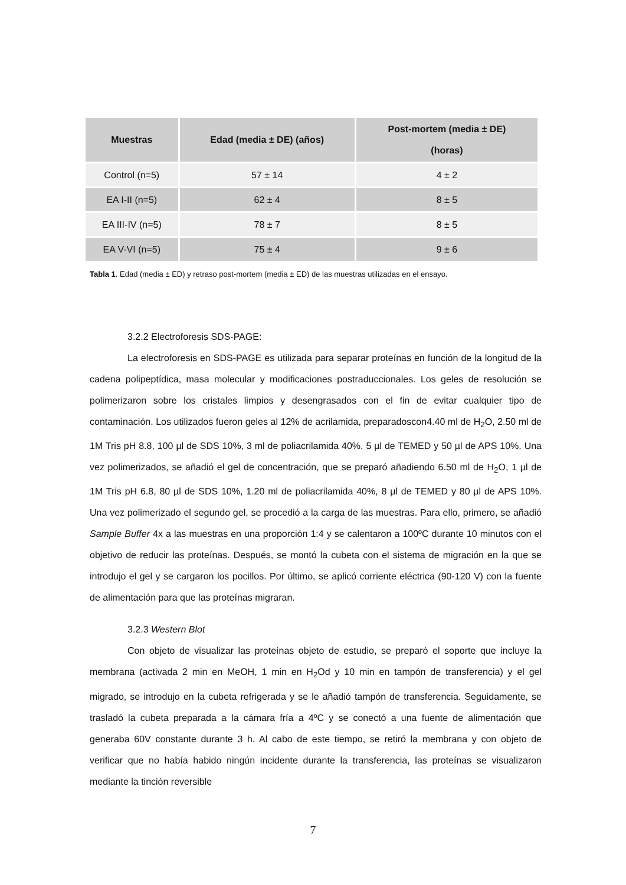| Muestras | Edad (media ± DE) (años) | Post-mortem (media ± DE) (horas) |
| --- | --- | --- |
| Control (n=5) | 57 ± 14 | 4 ± 2 |
| EA I-II (n=5) | 62 ± 4 | 8 ± 5 |
| EA III-IV (n=5) | 78 ± 7 | 8 ± 5 |
| EA V-VI (n=5) | 75 ± 4 | 9 ± 6 |
Tabla 1. Edad (media ± ED) y retraso post-mortem (media ± ED) de las muestras utilizadas en el ensayo.
3.2.2 Electroforesis SDS-PAGE:
La electroforesis en SDS-PAGE es utilizada para separar proteínas en función de la longitud de la cadena polipeptídica, masa molecular y modificaciones postraduccionales. Los geles de resolución se polimerizaron sobre los cristales limpios y desengrasados con el fin de evitar cualquier tipo de contaminación. Los utilizados fueron geles al 12% de acrilamida, preparadoscon4.40 ml de H<sub>2</sub>O, 2.50 ml de 1M Tris pH 8.8, 100 µl de SDS 10%, 3 ml de poliacrilamida 40%, 5 µl de TEMED y 50 µl de APS 10%. Una vez polimerizados, se añadió el gel de concentración, que se preparó añadiendo 6.50 ml de H<sub>2</sub>O, 1 µl de 1M Tris pH 6.8, 80 µl de SDS 10%, 1.20 ml de poliacrilamida 40%, 8 µl de TEMED y 80 µl de APS 10%. Una vez polimerizado el segundo gel, se procedió a la carga de las muestras. Para ello, primero, se añadió Sample Buffer 4x a las muestras en una proporción 1:4 y se calentaron a 100ºC durante 10 minutos con el objetivo de reducir las proteínas. Después, se montó la cubeta con el sistema de migración en la que se introdujo el gel y se cargaron los pocillos. Por último, se aplicó corriente eléctrica (90-120 V) con la fuente de alimentación para que las proteínas migraran.
3.2.3 Western Blot
Con objeto de visualizar las proteínas objeto de estudio, se preparó el soporte que incluye la membrana (activada 2 min en MeOH, 1 min en H<sub>2</sub>Od y 10 min en tampón de transferencia) y el gel migrado, se introdujo en la cubeta refrigerada y se le añadió tampón de transferencia. Seguidamente, se trasladó la cubeta preparada a la cámara fría a 4ºC y se conectó a una fuente de alimentación que generaba 60V constante durante 3 h. Al cabo de este tiempo, se retiró la membrana y con objeto de verificar que no había habido ningún incidente durante la transferencia, las proteínas se visualizaron mediante la tinción reversible
7